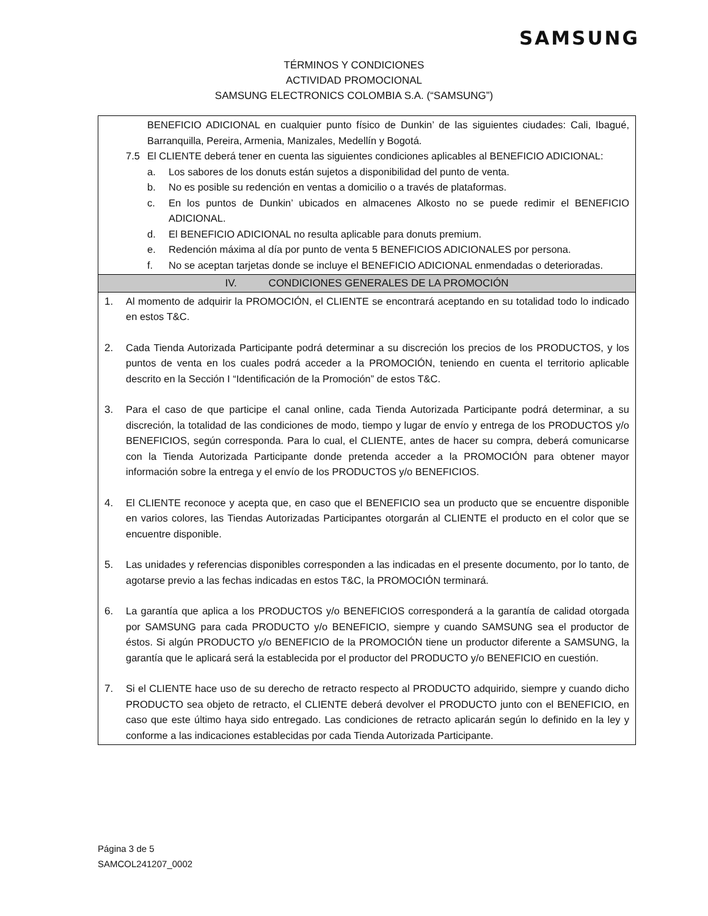SAMSUNG
TÉRMINOS Y CONDICIONES
ACTIVIDAD PROMOCIONAL
SAMSUNG ELECTRONICS COLOMBIA S.A. (“SAMSUNG”)
| BENEFICIO ADICIONAL en cualquier punto físico de Dunkin’ de las siguientes ciudades: Cali, Ibagué, Barranquilla, Pereira, Armenia, Manizales, Medellín y Bogotá. 7.5 El CLIENTE deberá tener en cuenta las siguientes condiciones aplicables al BENEFICIO ADICIONAL: a. Los sabores de los donuts están sujetos a disponibilidad del punto de venta. b. No es posible su redención en ventas a domicilio o a través de plataformas. c. En los puntos de Dunkin’ ubicados en almacenes Alkosto no se puede redimir el BENEFICIO ADICIONAL. d. El BENEFICIO ADICIONAL no resulta aplicable para donuts premium. e. Redención máxima al día por punto de venta 5 BENEFICIOS ADICIONALES por persona. f. No se aceptan tarjetas donde se incluye el BENEFICIO ADICIONAL enmendadas o deterioradas. |
| IV. CONDICIONES GENERALES DE LA PROMOCIÓN |
| 1. Al momento de adquirir la PROMOCIÓN, el CLIENTE se encontrará aceptando en su totalidad todo lo indicado en estos T&C. 2. Cada Tienda Autorizada Participante podrá determinar a su discreción los precios de los PRODUCTOS, y los puntos de venta en los cuales podrá acceder a la PROMOCIÓN, teniendo en cuenta el territorio aplicable descrito en la Sección I “Identificación de la Promoción” de estos T&C. 3. Para el caso de que participe el canal online, cada Tienda Autorizada Participante podrá determinar, a su discreción, la totalidad de las condiciones de modo, tiempo y lugar de envío y entrega de los PRODUCTOS y/o BENEFICIOS, según corresponda. Para lo cual, el CLIENTE, antes de hacer su compra, deberá comunicarse con la Tienda Autorizada Participante donde pretenda acceder a la PROMOCIÓN para obtener mayor información sobre la entrega y el envío de los PRODUCTOS y/o BENEFICIOS. 4. El CLIENTE reconoce y acepta que, en caso que el BENEFICIO sea un producto que se encuentre disponible en varios colores, las Tiendas Autorizadas Participantes otorgarán al CLIENTE el producto en el color que se encuentre disponible. 5. Las unidades y referencias disponibles corresponden a las indicadas en el presente documento, por lo tanto, de agotarse previo a las fechas indicadas en estos T&C, la PROMOCIÓN terminará. 6. La garantía que aplica a los PRODUCTOS y/o BENEFICIOS corresponderá a la garantía de calidad otorgada por SAMSUNG para cada PRODUCTO y/o BENEFICIO, siempre y cuando SAMSUNG sea el productor de éstos. Si algún PRODUCTO y/o BENEFICIO de la PROMOCIÓN tiene un productor diferente a SAMSUNG, la garantía que le aplicará será la establecida por el productor del PRODUCTO y/o BENEFICIO en cuestión. 7. Si el CLIENTE hace uso de su derecho de retracto respecto al PRODUCTO adquirido, siempre y cuando dicho PRODUCTO sea objeto de retracto, el CLIENTE deberá devolver el PRODUCTO junto con el BENEFICIO, en caso que este último haya sido entregado. Las condiciones de retracto aplicarán según lo definido en la ley y conforme a las indicaciones establecidas por cada Tienda Autorizada Participante. |
Página 3 de 5
SAMCOL241207_0002